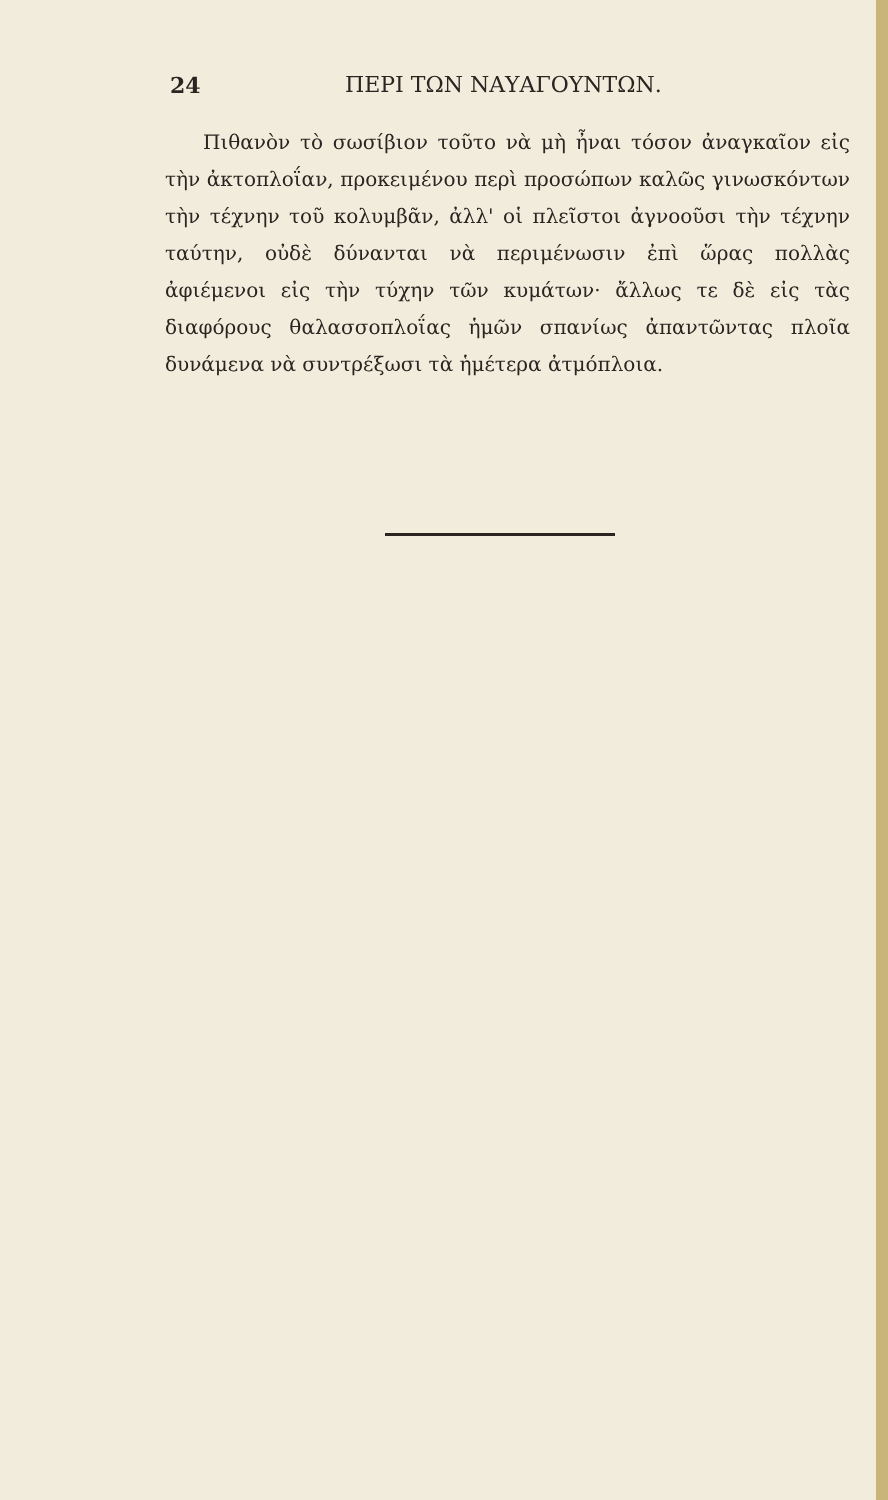24 ΠΕΡΙ ΤΩΝ ΝΑΥΑΓΟΥΝΤΩΝ.
Πιθανὸν τὸ σωσίβιον τοῦτο νὰ μὴ ἦναι τόσον ἀναγκαῖον εἰς τὴν ἀκτοπλοΐαν, προκειμένου περὶ προσώπων καλῶς γινωσκόντων τὴν τέχνην τοῦ κολυμβᾶν, ἀλλ' οἱ πλεῖστοι ἀγνοοῦσι τὴν τέχνην ταύτην, οὐδὲ δύνανται νὰ περιμένωσιν ἐπὶ ὥρας πολλὰς ἀφιέμενοι εἰς τὴν τύχην τῶν κυμάτων· ἄλλως τε δὲ εἰς τὰς διαφόρους θαλασσοπλοΐας ἡμῶν σπανίως ἀπαντῶντας πλοῖα δυνάμενα νὰ συντρέξωσι τὰ ἡμέτερα ἀτμόπλοια.